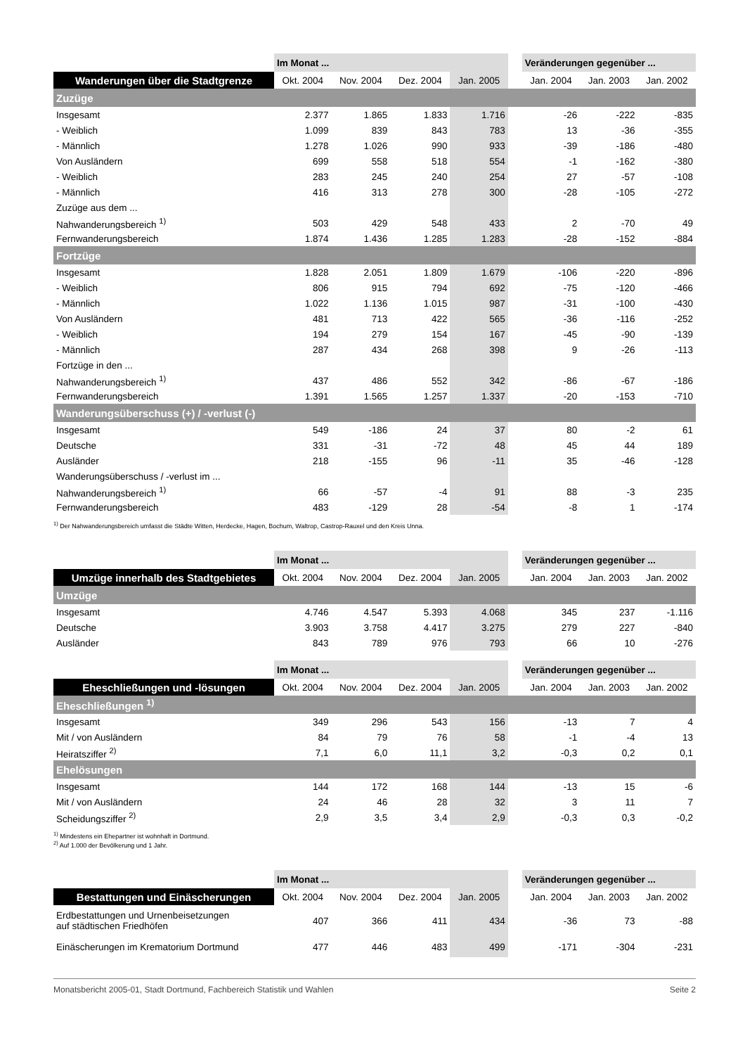| | Im Monat ... | | | | | Veränderungen gegenüber ... | | |
| --- | --- | --- | --- | --- | --- | --- | --- | --- |
| Wanderungen über die Stadtgrenze | Okt. 2004 | Nov. 2004 | Dez. 2004 | Jan. 2005 | | Jan. 2004 | Jan. 2003 | Jan. 2002 |
| Zuzüge | | | | | | | | |
| Insgesamt | 2.377 | 1.865 | 1.833 | 1.716 | | -26 | -222 | -835 |
| - Weiblich | 1.099 | 839 | 843 | 783 | | 13 | -36 | -355 |
| - Männlich | 1.278 | 1.026 | 990 | 933 | | -39 | -186 | -480 |
| Von Ausländern | 699 | 558 | 518 | 554 | | -1 | -162 | -380 |
| - Weiblich | 283 | 245 | 240 | 254 | | 27 | -57 | -108 |
| - Männlich | 416 | 313 | 278 | 300 | | -28 | -105 | -272 |
| Zuzüge aus dem ... | | | | | | | | |
| Nahwanderungsbereich <sup>1)</sup> | 503 | 429 | 548 | 433 | | 2 | -70 | 49 |
| Fernwanderungsbereich | 1.874 | 1.436 | 1.285 | 1.283 | | -28 | -152 | -884 |
| Fortzüge | | | | | | | | |
| Insgesamt | 1.828 | 2.051 | 1.809 | 1.679 | | -106 | -220 | -896 |
| - Weiblich | 806 | 915 | 794 | 692 | | -75 | -120 | -466 |
| - Männlich | 1.022 | 1.136 | 1.015 | 987 | | -31 | -100 | -430 |
| Von Ausländern | 481 | 713 | 422 | 565 | | -36 | -116 | -252 |
| - Weiblich | 194 | 279 | 154 | 167 | | -45 | -90 | -139 |
| - Männlich | 287 | 434 | 268 | 398 | | 9 | -26 | -113 |
| Fortzüge in den ... | | | | | | | | |
| Nahwanderungsbereich <sup>1)</sup> | 437 | 486 | 552 | 342 | | -86 | -67 | -186 |
| Fernwanderungsbereich | 1.391 | 1.565 | 1.257 | 1.337 | | -20 | -153 | -710 |
| Wanderungsüberschuss (+) / -verlust (-) | | | | | | | | |
| Insgesamt | 549 | -186 | 24 | 37 | | 80 | -2 | 61 |
| Deutsche | 331 | -31 | -72 | 48 | | 45 | 44 | 189 |
| Ausländer | 218 | -155 | 96 | -11 | | 35 | -46 | -128 |
| Wanderungsüberschuss / -verlust im ... | | | | | | | | |
| Nahwanderungsbereich <sup>1)</sup> | 66 | -57 | -4 | 91 | | 88 | -3 | 235 |
| Fernwanderungsbereich | 483 | -129 | 28 | -54 | | -8 | 1 | -174 |
<sup>1)</sup> Der Nahwanderungsbereich umfasst die Städte Witten, Herdecke, Hagen, Bochum, Waltrop, Castrop-Rauxel und den Kreis Unna.
| | Im Monat ... | | | | | Veränderungen gegenüber ... | | |
| --- | --- | --- | --- | --- | --- | --- | --- | --- |
| Umzüge innerhalb des Stadtgebietes | Okt. 2004 | Nov. 2004 | Dez. 2004 | Jan. 2005 | | Jan. 2004 | Jan. 2003 | Jan. 2002 |
| Umzüge | | | | | | | | |
| Insgesamt | 4.746 | 4.547 | 5.393 | 4.068 | | 345 | 237 | -1.116 |
| Deutsche | 3.903 | 3.758 | 4.417 | 3.275 | | 279 | 227 | -840 |
| Ausländer | 843 | 789 | 976 | 793 | | 66 | 10 | -276 |
| | Im Monat ... | | | | | Veränderungen gegenüber ... | | |
| --- | --- | --- | --- | --- | --- | --- | --- | --- |
| Eheschließungen und -lösungen | Okt. 2004 | Nov. 2004 | Dez. 2004 | Jan. 2005 | | Jan. 2004 | Jan. 2003 | Jan. 2002 |
| Eheschließungen <sup>1)</sup> | | | | | | | | |
| Insgesamt | 349 | 296 | 543 | 156 | | -13 | 7 | 4 |
| Mit / von Ausländern | 84 | 79 | 76 | 58 | | -1 | -4 | 13 |
| Heiratsziffer <sup>2)</sup> | 7,1 | 6,0 | 11,1 | 3,2 | | -0,3 | 0,2 | 0,1 |
| Ehelösungen | | | | | | | | |
| Insgesamt | 144 | 172 | 168 | 144 | | -13 | 15 | -6 |
| Mit / von Ausländern | 24 | 46 | 28 | 32 | | 3 | 11 | 7 |
| Scheidungsziffer <sup>2)</sup> | 2,9 | 3,5 | 3,4 | 2,9 | | -0,3 | 0,3 | -0,2 |
<sup>1)</sup> Mindestens ein Ehepartner ist wohnhaft in Dortmund.
<sup>2)</sup> Auf 1.000 der Bevölkerung und 1 Jahr.
| | Im Monat ... | | | | | Veränderungen gegenüber ... | | |
| --- | --- | --- | --- | --- | --- | --- | --- | --- |
| Bestattungen und Einäscherungen | Okt. 2004 | Nov. 2004 | Dez. 2004 | Jan. 2005 | | Jan. 2004 | Jan. 2003 | Jan. 2002 |
| Erdbestattungen und Urnenbeisetzungen auf städtischen Friedhöfen | 407 | 366 | 411 | 434 | | -36 | 73 | -88 |
| Einäscherungen im Krematorium Dortmund | 477 | 446 | 483 | 499 | | -171 | -304 | -231 |
Monatsbericht 2005-01, Stadt Dortmund, Fachbereich Statistik und Wahlen Seite 2